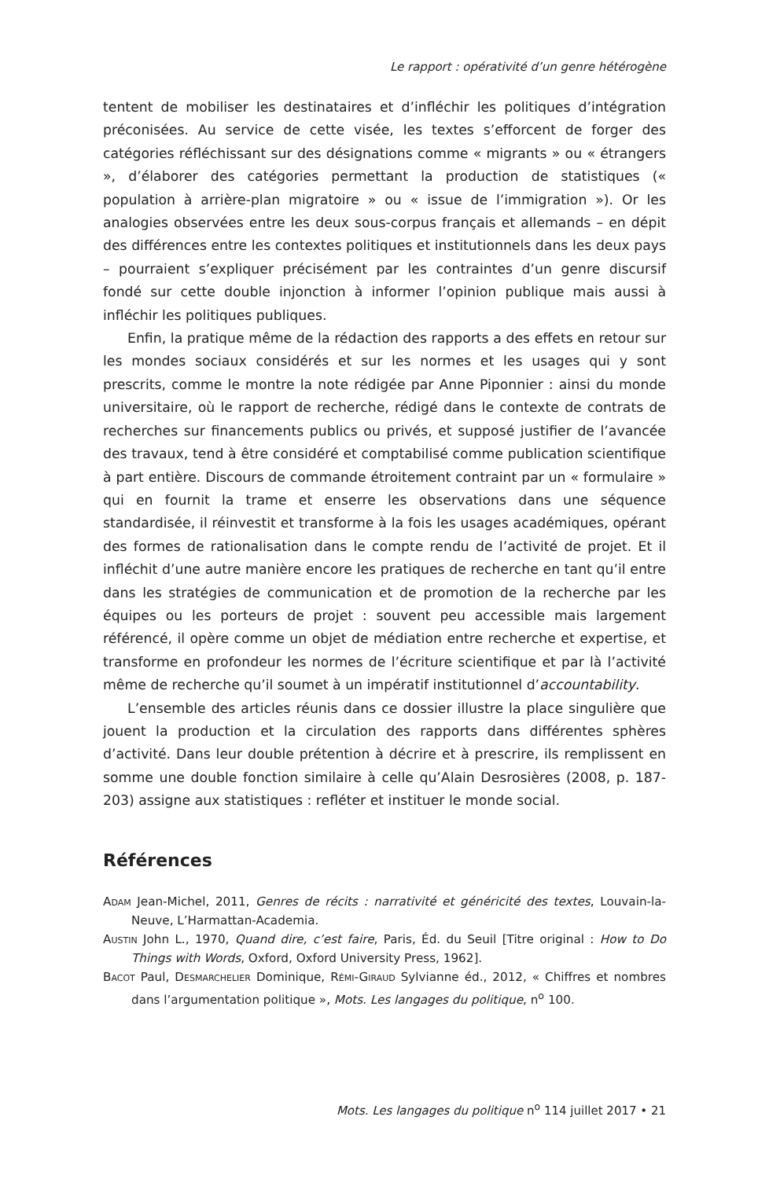Le rapport : opérativité d’un genre hétérogène
tentent de mobiliser les destinataires et d’infléchir les politiques d’intégration préconisées. Au service de cette visée, les textes s’efforcent de forger des catégories réfléchissant sur des désignations comme « migrants » ou « étrangers », d’élaborer des catégories permettant la production de statistiques (« population à arrière-plan migratoire » ou « issue de l’immigration »). Or les analogies observées entre les deux sous-corpus français et allemands – en dépit des différences entre les contextes politiques et institutionnels dans les deux pays – pourraient s’expliquer précisément par les contraintes d’un genre discursif fondé sur cette double injonction à informer l’opinion publique mais aussi à infléchir les politiques publiques.
Enfin, la pratique même de la rédaction des rapports a des effets en retour sur les mondes sociaux considérés et sur les normes et les usages qui y sont prescrits, comme le montre la note rédigée par Anne Piponnier : ainsi du monde universitaire, où le rapport de recherche, rédigé dans le contexte de contrats de recherches sur financements publics ou privés, et supposé justifier de l’avancée des travaux, tend à être considéré et comptabilisé comme publication scientifique à part entière. Discours de commande étroitement contraint par un « formulaire » qui en fournit la trame et enserre les observations dans une séquence standardisée, il réinvestit et transforme à la fois les usages académiques, opérant des formes de rationalisation dans le compte rendu de l’activité de projet. Et il infléchit d’une autre manière encore les pratiques de recherche en tant qu’il entre dans les stratégies de communication et de promotion de la recherche par les équipes ou les porteurs de projet : souvent peu accessible mais largement référencé, il opère comme un objet de médiation entre recherche et expertise, et transforme en profondeur les normes de l’écriture scientifique et par là l’activité même de recherche qu’il soumet à un impératif institutionnel d’accountability.
L’ensemble des articles réunis dans ce dossier illustre la place singulière que jouent la production et la circulation des rapports dans différentes sphères d’activité. Dans leur double prétention à décrire et à prescrire, ils remplissent en somme une double fonction similaire à celle qu’Alain Desrosières (2008, p. 187-203) assigne aux statistiques : refléter et instituer le monde social.
Références
Adam Jean-Michel, 2011, Genres de récits : narrativité et généricité des textes, Louvain-la-Neuve, L’Harmattan-Academia.
Austin John L., 1970, Quand dire, c’est faire, Paris, Éd. du Seuil [Titre original : How to Do Things with Words, Oxford, Oxford University Press, 1962].
Bacot Paul, Desmarchelier Dominique, Rémi-Giraud Sylvianne éd., 2012, « Chiffres et nombres dans l’argumentation politique », Mots. Les langages du politique, n<sup>o</sup> 100.
Mots. Les langages du politique n<sup>o</sup> 114 juillet 2017 • 21